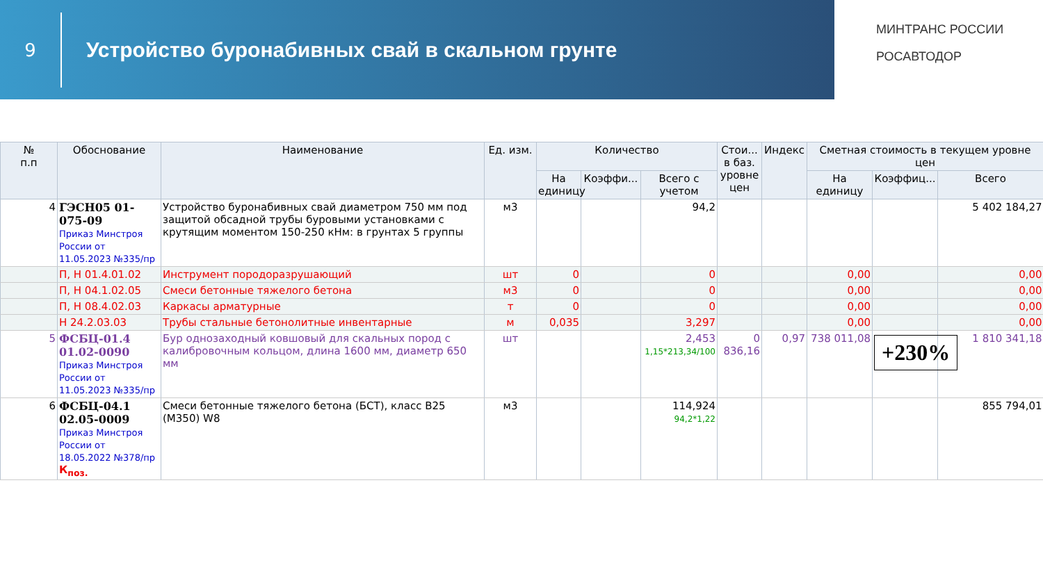9
Устройство буронабивных свай в скальном грунте
МИНТРАНС РОССИИ
РОСАВТОДОР
| № п.п | Обоснование | Наименование | Ед. изм. | Количество | | | Стои... в баз. уровне цен | Индекс | Сметная стоимость в текущем уровне цен | | |
| --- | --- | --- | --- | --- | --- | --- | --- | --- | --- | --- | --- |
| | | | | На единицу | Коэффи... | Всего с учетом | | | На единицу | Коэффиц... | Всего |
| 4 | ГЭСН05 01-075-09 Приказ Минстроя России от 11.05.2023 №335/пр | Устройство буронабивных свай диаметром 750 мм под защитой обсадной трубы буровыми установками с крутящим моментом 150-250 кНм: в грунтах 5 группы | м3 | | | 94,2 | | | | | 5 402 184,27 |
| | П, Н 01.4.01.02 | Инструмент породоразрушающий | шт | 0 | | 0 | | | 0,00 | | 0,00 |
| | П, Н 04.1.02.05 | Смеси бетонные тяжелого бетона | м3 | 0 | | 0 | | | 0,00 | | 0,00 |
| | П, Н 08.4.02.03 | Каркасы арматурные | т | 0 | | 0 | | | 0,00 | | 0,00 |
| | Н 24.2.03.03 | Трубы стальные бетонолитные инвентарные | м | 0,035 | | 3,297 | | | 0,00 | | 0,00 |
| 5 | ФСБЦ-01.4 01.02-0090 Приказ Минстроя России от 11.05.2023 №335/пр | Бур однозаходный ковшовый для скальных пород с калибровочным кольцом, длина 1600 мм, диаметр 650 мм | шт | | | 2,453 1,15*213,34/100 | 0 836,16 | 0,97 | 738 011,08 | +230% | 1 810 341,18 |
| 6 | ФСБЦ-04.1 02.05-0009 Приказ Минстроя России от 18.05.2022 №378/пр К<sub>поз.</sub> | Смеси бетонные тяжелого бетона (БСТ), класс В25 (М350) W8 | м3 | | | 114,924 94,2*1,22 | | | | | 855 794,01 |